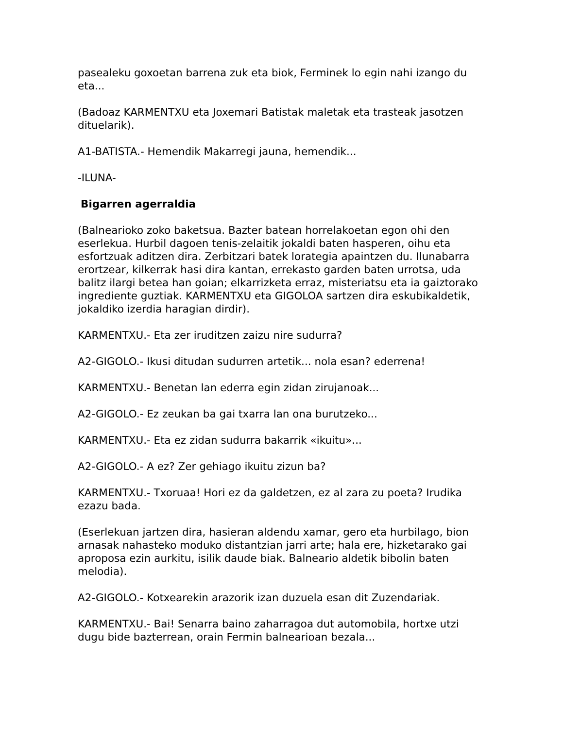pasealeku goxoetan barrena zuk eta biok, Ferminek lo egin nahi izango du eta...
(Badoaz KARMENTXU eta Joxemari Batistak maletak eta trasteak jasotzen dituelarik).
A1-BATISTA.- Hemendik Makarregi jauna, hemendik...
-ILUNA-
Bigarren agerraldia
(Balnearioko zoko baketsua. Bazter batean horrelakoetan egon ohi den eserlekua. Hurbil dagoen tenis-zelaitik jokaldi baten hasperen, oihu eta esfortzuak aditzen dira. Zerbitzari batek lorategia apaintzen du. Ilunabarra erortzear, kilkerrak hasi dira kantan, errekasto garden baten urrotsa, uda balitz ilargi betea han goian; elkarrizketa erraz, misteriatsu eta ia gaiztorako ingrediente guztiak. KARMENTXU eta GIGOLOA sartzen dira eskubikaldetik, jokaldiko izerdia haragian dirdir).
KARMENTXU.- Eta zer iruditzen zaizu nire sudurra?
A2-GIGOLO.- Ikusi ditudan sudurren artetik... nola esan? ederrena!
KARMENTXU.- Benetan lan ederra egin zidan zirujanoak...
A2-GIGOLO.- Ez zeukan ba gai txarra lan ona burutzeko...
KARMENTXU.- Eta ez zidan sudurra bakarrik «ikuitu»...
A2-GIGOLO.- A ez? Zer gehiago ikuitu zizun ba?
KARMENTXU.- Txoruaa! Hori ez da galdetzen, ez al zara zu poeta? Irudika ezazu bada.
(Eserlekuan jartzen dira, hasieran aldendu xamar, gero eta hurbilago, bion arnasak nahasteko moduko distantzian jarri arte; hala ere, hizketarako gai aproposa ezin aurkitu, isilik daude biak. Balneario aldetik bibolin baten melodia).
A2-GIGOLO.- Kotxearekin arazorik izan duzuela esan dit Zuzendariak.
KARMENTXU.- Bai! Senarra baino zaharragoa dut automobila, hortxe utzi dugu bide bazterrean, orain Fermin balnearioan bezala...